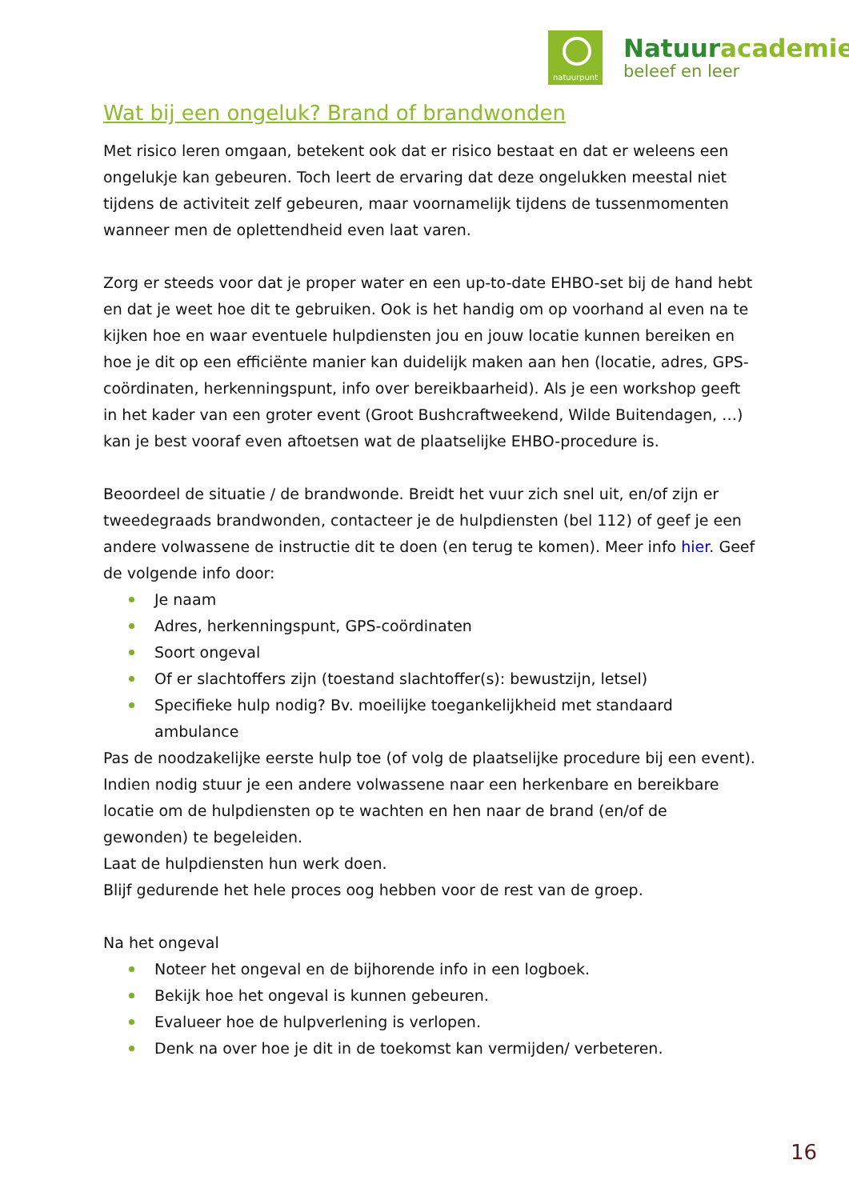natuurpunt
Natuuracademie
beleef en leer
Wat bij een ongeluk? Brand of brandwonden
Met risico leren omgaan, betekent ook dat er risico bestaat en dat er weleens een ongelukje kan gebeuren. Toch leert de ervaring dat deze ongelukken meestal niet tijdens de activiteit zelf gebeuren, maar voornamelijk tijdens de tussenmomenten wanneer men de oplettendheid even laat varen.
Zorg er steeds voor dat je proper water en een up-to-date EHBO-set bij de hand hebt en dat je weet hoe dit te gebruiken. Ook is het handig om op voorhand al even na te kijken hoe en waar eventuele hulpdiensten jou en jouw locatie kunnen bereiken en hoe je dit op een efficiënte manier kan duidelijk maken aan hen (locatie, adres, GPS-coördinaten, herkenningspunt, info over bereikbaarheid). Als je een workshop geeft in het kader van een groter event (Groot Bushcraftweekend, Wilde Buitendagen, …) kan je best vooraf even aftoetsen wat de plaatselijke EHBO-procedure is.
Beoordeel de situatie / de brandwonde. Breidt het vuur zich snel uit, en/of zijn er tweedegraads brandwonden, contacteer je de hulpdiensten (bel 112) of geef je een andere volwassene de instructie dit te doen (en terug te komen). Meer info hier. Geef de volgende info door:
Je naam
Adres, herkenningspunt, GPS-coördinaten
Soort ongeval
Of er slachtoffers zijn (toestand slachtoffer(s): bewustzijn, letsel)
Specifieke hulp nodig? Bv. moeilijke toegankelijkheid met standaard ambulance
Pas de noodzakelijke eerste hulp toe (of volg de plaatselijke procedure bij een event). Indien nodig stuur je een andere volwassene naar een herkenbare en bereikbare locatie om de hulpdiensten op te wachten en hen naar de brand (en/of de gewonden) te begeleiden.
Laat de hulpdiensten hun werk doen.
Blijf gedurende het hele proces oog hebben voor de rest van de groep.
Na het ongeval
Noteer het ongeval en de bijhorende info in een logboek.
Bekijk hoe het ongeval is kunnen gebeuren.
Evalueer hoe de hulpverlening is verlopen.
Denk na over hoe je dit in de toekomst kan vermijden/ verbeteren.
16